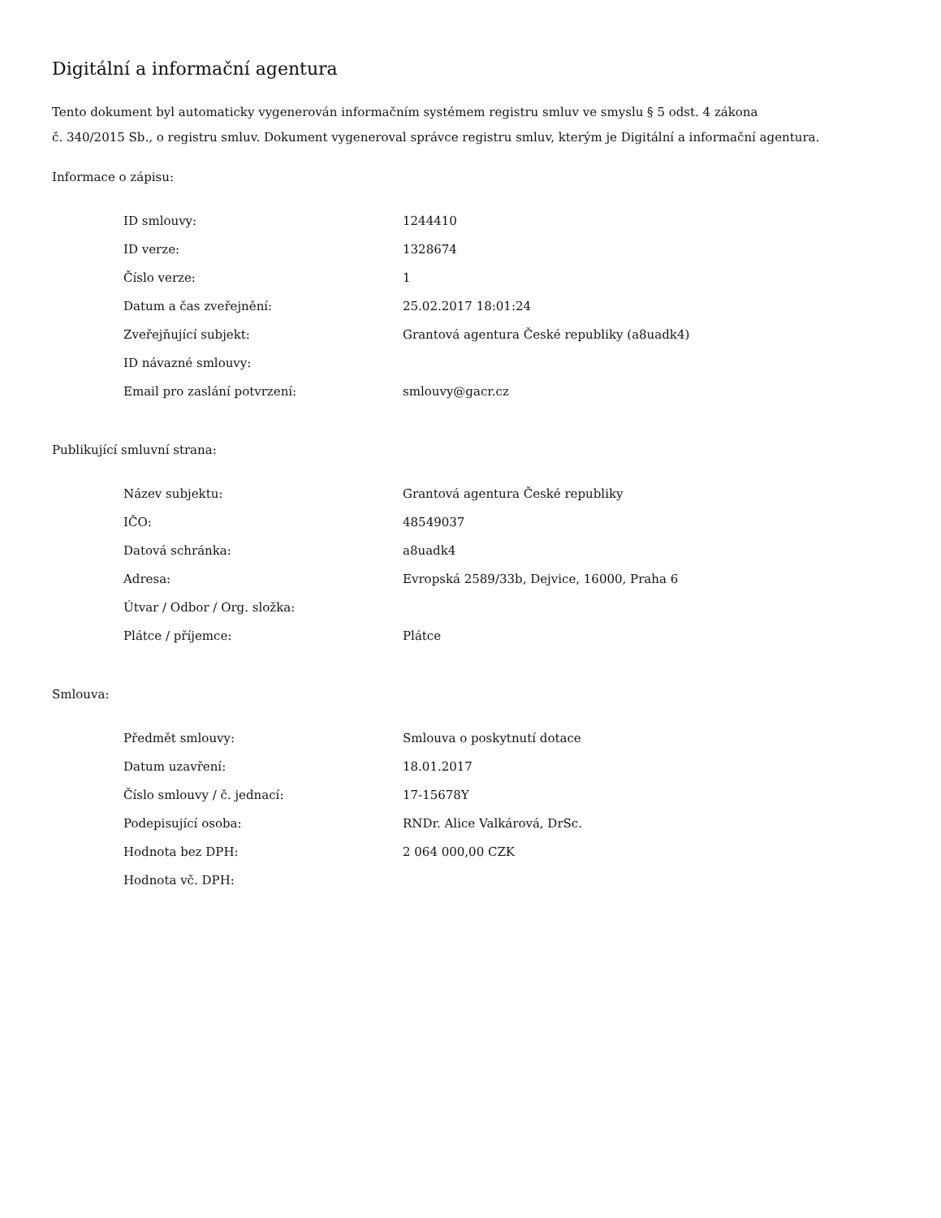Digitální a informační agentura
Tento dokument byl automaticky vygenerován informačním systémem registru smluv ve smyslu § 5 odst. 4 zákona
č. 340/2015 Sb., o registru smluv. Dokument vygeneroval správce registru smluv, kterým je Digitální a informační agentura.
Informace o zápisu:
| ID smlouvy: | 1244410 |
| ID verze: | 1328674 |
| Číslo verze: | 1 |
| Datum a čas zveřejnění: | 25.02.2017 18:01:24 |
| Zveřejňující subjekt: | Grantová agentura České republiky (a8uadk4) |
| ID návazné smlouvy: | |
| Email pro zaslání potvrzení: | smlouvy@gacr.cz |
Publikující smluvní strana:
| Název subjektu: | Grantová agentura České republiky |
| IČO: | 48549037 |
| Datová schránka: | a8uadk4 |
| Adresa: | Evropská 2589/33b, Dejvice, 16000, Praha 6 |
| Útvar / Odbor / Org. složka: | |
| Plátce / příjemce: | Plátce |
Smlouva:
| Předmět smlouvy: | Smlouva o poskytnutí dotace |
| Datum uzavření: | 18.01.2017 |
| Číslo smlouvy / č. jednací: | 17-15678Y |
| Podepisující osoba: | RNDr. Alice Valkárová, DrSc. |
| Hodnota bez DPH: | 2 064 000,00 CZK |
| Hodnota vč. DPH: | |